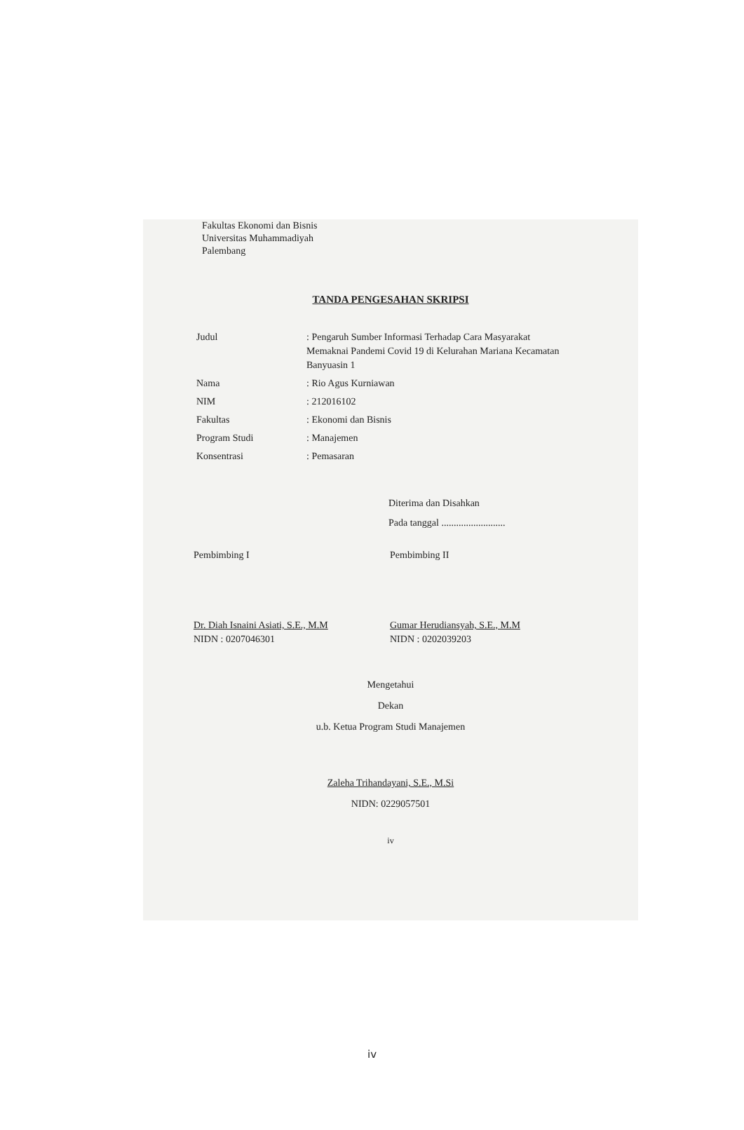Fakultas Ekonomi dan Bisnis
Universitas Muhammadiyah
Palembang
TANDA PENGESAHAN SKRIPSI
| Judul | : Pengaruh Sumber Informasi Terhadap Cara Masyarakat Memaknai Pandemi Covid 19 di Kelurahan Mariana Kecamatan Banyuasin 1 |
| Nama | : Rio Agus Kurniawan |
| NIM | : 212016102 |
| Fakultas | : Ekonomi dan Bisnis |
| Program Studi | : Manajemen |
| Konsentrasi | : Pemasaran |
Diterima dan Disahkan
Pada tanggal ..........................
Pembimbing I
Dr. Diah Isnaini Asiati, S.E., M.M
NIDN : 0207046301
Pembimbing II
Gumar Herudiansyah, S.E., M.M
NIDN : 0202039203
Mengetahui
Dekan
u.b. Ketua Program Studi Manajemen
Zaleha Trihandayani, S.E., M.Si
NIDN: 0229057501
iv
iv